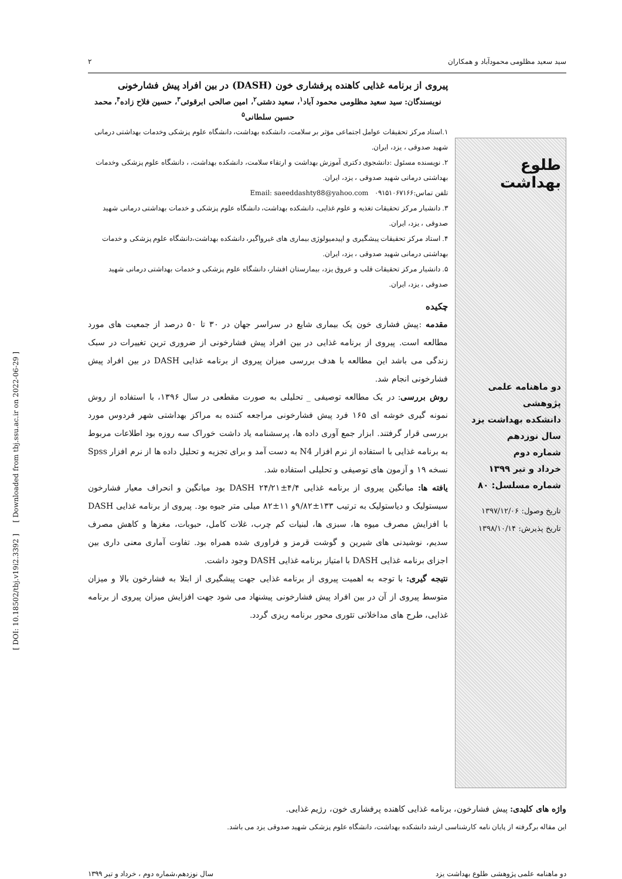سید سعید مظلومی محمودآباد و همکاران ۲
طلوع بهداشت
دو ماهنامه علمی پژوهشی
دانشکده بهداشت یزد
سال نوزدهم
شماره دوم
خرداد و تیر ۱۳۹۹
شماره مسلسل: ۸۰
تاریخ وصول: ۱۳۹۷/۱۲/۰۶
تاریخ پذیرش: ۱۳۹۸/۱۰/۱۴
پیروی از برنامه غذایی کاهنده پرفشاری خون (DASH) در بین افراد پیش فشارخونی
نویسندگان: سید سعید مظلومی محمود آباد<sup>۱</sup>، سعید دشتی<sup>۲</sup>، امین صالحی ابرقوئی<sup>۳</sup>، حسین فلاح زاده<sup>۴</sup>، محمد حسین سلطانی<sup>۵</sup>
۱.استاد مرکز تحقیقات عوامل اجتماعی مؤثر بر سلامت، دانشکده بهداشت، دانشگاه علوم پزشکی وخدمات بهداشتی درمانی شهید صدوقی ، یزد، ایران.
۲. نویسنده مسئول :دانشجوی دکتری آموزش بهداشت و ارتقاء سلامت، دانشکده بهداشت، ، دانشگاه علوم پزشکی وخدمات بهداشتی درمانی شهید صدوقی ، یزد، ایران.
تلفن تماس:۰۹۱۵۱۰۶۷۱۶۶ Email: saeeddashty88@yahoo.com
۳. دانشیار مرکز تحقیقات تغذیه و علوم غذایی، دانشکده بهداشت، دانشگاه علوم پزشکی و خدمات بهداشتی درمانی شهید صدوقی ، یزد، ایران.
۴. استاد مرکز تحقیقات پیشگیری و اپیدمیولوژی بیماری های غیرواگیر، دانشکده بهداشت،دانشگاه علوم پزشکی و خدمات بهداشتی درمانی شهید صدوقی ، یزد، ایران.
۵. دانشیار مرکز تحقیقات قلب و عروق یزد، بیمارستان افشار، دانشگاه علوم پزشکی و خدمات بهداشتی درمانی شهید صدوقی ، یزد، ایران.
چکیده
مقدمه :پیش فشاری خون یک بیماری شایع در سراسر جهان در ۳۰ تا ۵۰ درصد از جمعیت های مورد مطالعه است. پیروی از برنامه غذایی در بین افراد پیش فشارخونی از ضروری ترین تغییرات در سبک زندگی می باشد این مطالعه با هدف بررسی میزان پیروی از برنامه غذایی DASH در بین افراد پیش فشارخونی انجام شد.
روش بررسی: در یک مطالعه توصیفی _ تحلیلی به صورت مقطعی در سال ۱۳۹۶، با استفاده از روش نمونه گیری خوشه ای ۱۶۵ فرد پیش فشارخونی مراجعه کننده به مراکز بهداشتی شهر فردوس مورد بررسی قرار گرفتند. ابزار جمع آوری داده ها، پرسشنامه یاد داشت خوراک سه روزه بود اطلاعات مربوط به برنامه غذایی با استفاده از نرم افزار N4 به دست آمد و برای تجزیه و تحلیل داده ها از نرم افزار Spss نسخه ۱۹ و آزمون های توصیفی و تحلیلی استفاده شد.
یافته ها: میانگین پیروی از برنامه غذایی DASH ۲۴/۲۱±۴/۴ بود میانگین و انحراف معیار فشارخون سیستولیک و دیاستولیک به ترتیب ۱۳۳±۹/۸۲و ۱۱±۸۲ میلی متر جیوه بود. پیروی از برنامه غذایی DASH با افزایش مصرف میوه ها، سبزی ها، لبنیات کم چرب، غلات کامل، حبوبات، مغزها و کاهش مصرف سدیم، نوشیدنی های شیرین و گوشت قرمز و فراوری شده همراه بود. تفاوت آماری معنی داری بین اجزای برنامه غذایی DASH با امتیاز برنامه غذایی DASH وجود داشت.
نتیجه گیری: با توجه به اهمیت پیروی از برنامه غذایی جهت پیشگیری از ابتلا به فشارخون بالا و میزان متوسط پیروی از آن در بین افراد پیش فشارخونی پیشنهاد می شود جهت افزایش میزان پیروی از برنامه غذایی، طرح های مداخلاتی تئوری محور برنامه ریزی گردد.
واژه های کلیدی: پیش فشارخون، برنامه غذایی کاهنده پرفشاری خون، رژیم غذایی.
این مقاله برگرفته از پایان نامه کارشناسی ارشد دانشکده بهداشت، دانشگاه علوم پزشکی شهید صدوقی یزد می باشد.
دو ماهنامه علمی پژوهشی طلوع بهداشت یزد سال نوزدهم،شماره دوم ، خرداد و تیر ۱۳۹۹
[ DOI: 10.18502/tbj.v19i2.3392 ] [ Downloaded from tbj.ssu.ac.ir on 2022-06-29 ]